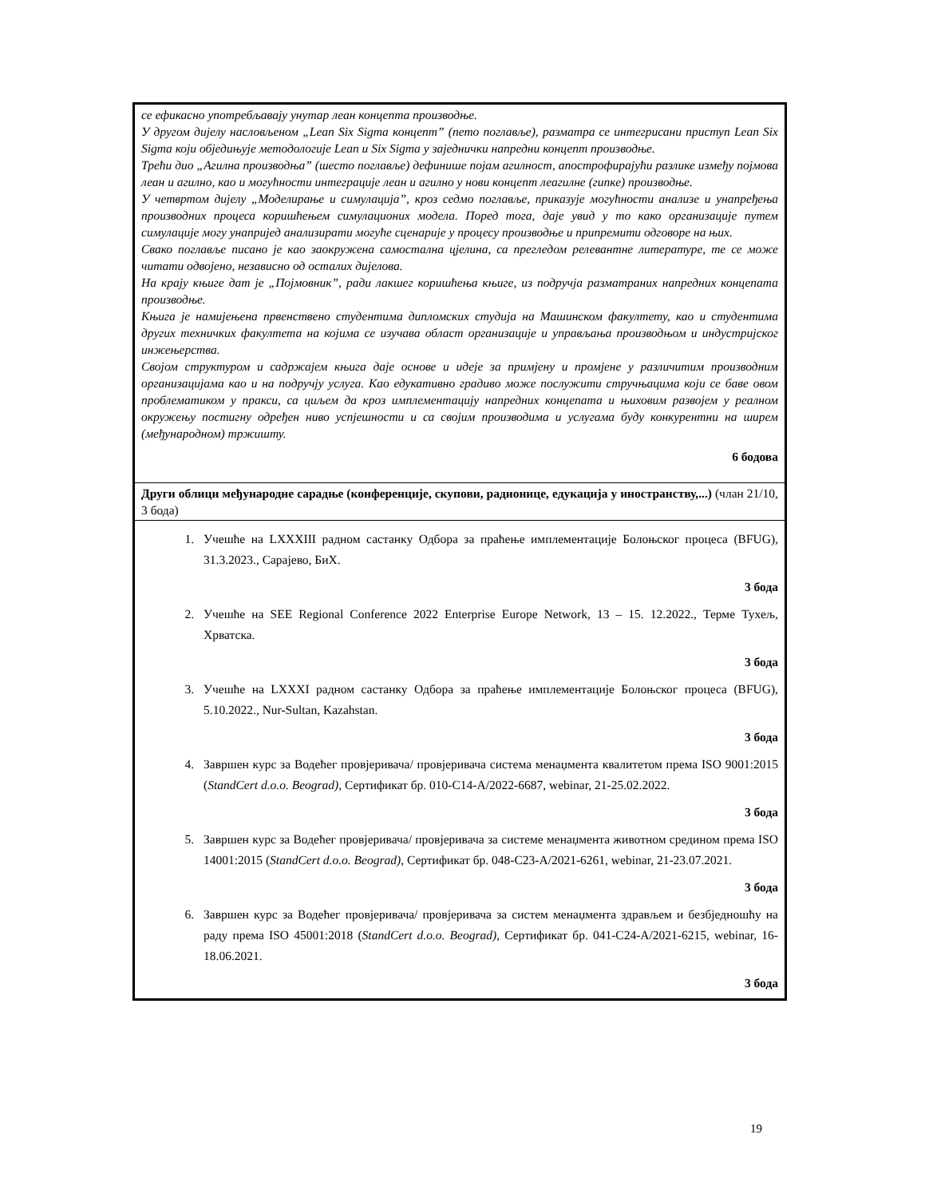| се ефикасно употребљавају унутар леан концепта производње. У другом дијелу насловљеном „Lean Six Sigma концепт” (пето поглавље), разматра се интегрисани приступ Lean Six Sigma који обједињује методологије Lean и Six Sigma у заједнички напредни концепт производње. Трећи дио „Агилна производња” (шесто поглавље) дефинише појам агилност, апострофирајући разлике између појмова леан и агилно, као и могућности интеграције леан и агилно у нови концепт леагилне (гипке) производње. У четвртом дијелу „Моделирање и симулација”, кроз седмо поглавље, приказује могућности анализе и унапређења производних процеса коришћењем симулационих модела. Поред тога, даје увид у то како организације путем симулације могу унапријед анализирати могуће сценарије у процесу производње и припремити одговоре на њих. Свако поглавље писано је као заокружена самостална цјелина, са прегледом релевантне литературе, те се може читати одвојено, независно од осталих дијелова. На крају књиге дат је „Појмовник”, ради лакшег коришћења књиге, из подручја разматраних напредних концепата производње. Књига је намијењена првенствено студентима дипломских студија на Машинском факултету, као и студентима других техничких факултета на којима се изучава област организације и управљања производњом и индустријског инжењерства. Својом структуром и садржајем књига даје основе и идеје за примјену и промјене у различитим производним организацијама као и на подручју услуга. Као едукативно градиво може послужити стручњацима који се баве овом проблематиком у пракси, са циљем да кроз имплементацију напредних концепата и њиховим развојем у реалном окружењу постигну одређен ниво успјешности и са својим производима и услугама буду конкурентни на ширем (међународном) тржишту. 6 бодова |
| Други облици међународне сарадње (конференције, скупови, радионице, едукација у иностранству,...) (члан 21/10, 3 бода) |
| 1. Учешће на LXXXIII радном састанку Одбора за праћење имплементације Болоњског процеса (BFUG), 31.3.2023., Сарајево, БиХ. 3 бода 2. Учешће на SEE Regional Conference 2022 Enterprise Europe Network, 13 – 15. 12.2022., Терме Тухељ, Хрватска. 3 бода 3. Учешће на LXXXI радном састанку Одбора за праћење имплементације Болоњског процеса (BFUG), 5.10.2022., Nur-Sultan, Kazahstan. 3 бода 4. Завршен курс за Водећег провјеривача/ провјеривача система менаџмента квалитетом према ISO 9001:2015 ( StandCert d.o.o. Beograd) , Сертификат бр. 010-C14-A/2022-6687, webinar, 21-25.02.2022. 3 бода 5. Завршен курс за Водећег провјеривача/ провјеривача за системе менаџмента животном средином према ISO 14001:2015 ( StandCert d.o.o. Beograd) , Сертификат бр. 048-C23-A/2021-6261, webinar, 21-23.07.2021. 3 бода 6. Завршен курс за Водећег провјеривача/ провјеривача за систем менаџмента здрављем и безбједношћу на раду према ISO 45001:2018 ( StandCert d.o.o. Beograd) , Сертификат бр. 041-C24-A/2021-6215, webinar, 16-18.06.2021. 3 бода |
19